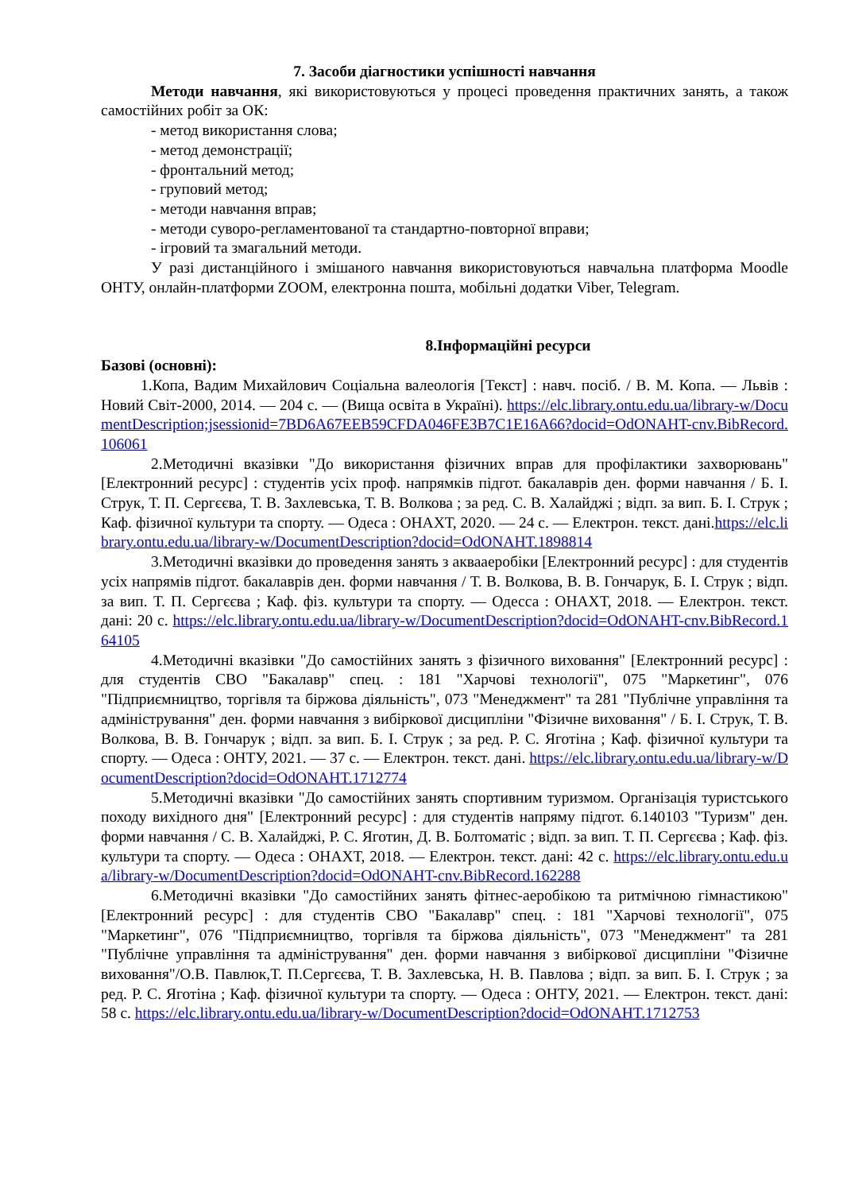7. Засоби діагностики успішності навчання
Методи навчання, які використовуються у процесі проведення практичних занять, а також самостійних робіт за ОК:
- метод використання слова;
- метод демонстрації;
- фронтальний метод;
- груповий метод;
- методи навчання вправ;
- методи суворо-регламентованої та стандартно-повторної вправи;
- ігровий та змагальний методи.
У разі дистанційного і змішаного навчання використовуються навчальна платформа Moodle ОНТУ, онлайн-платформи ZOOM, електронна пошта, мобільні додатки Viber, Telegram.
8.Інформаційні ресурси
Базові (основні):
1.Копа, Вадим Михайлович Соціальна валеологія [Текст] : навч. посіб. / В. М. Копа. — Львів : Новий Світ-2000, 2014. — 204 с. — (Вища освіта в Україні). https://elc.library.ontu.edu.ua/library-w/DocumentDescription;jsessionid=7BD6A67EEB59CFDA046FE3B7C1E16A66?docid=OdONAHT-cnv.BibRecord.106061
2.Методичні вказівки "До використання фізичних вправ для профілактики захворювань" [Електронний ресурс] : студентів усіх проф. напрямків підгот. бакалаврів ден. форми навчання / Б. І. Струк, Т. П. Сергєєва, Т. В. Захлевська, Т. В. Волкова ; за ред. С. В. Халайджі ; відп. за вип. Б. І. Струк ; Каф. фізичної культури та спорту. — Одеса : ОНАХТ, 2020. — 24 с. — Електрон. текст. дані.https://elc.library.ontu.edu.ua/library-w/DocumentDescription?docid=OdONAHT.1898814
3.Методичні вказівки до проведення занять з аквааеробіки [Електронний ресурс] : для студентів усіх напрямів підгот. бакалаврів ден. форми навчання / Т. В. Волкова, В. В. Гончарук, Б. І. Струк ; відп. за вип. Т. П. Сергєєва ; Каф. фіз. культури та спорту. — Одесса : ОНАХТ, 2018. — Електрон. текст. дані: 20 с. https://elc.library.ontu.edu.ua/library-w/DocumentDescription?docid=OdONAHT-cnv.BibRecord.164105
4.Методичні вказівки "До самостійних занять з фізичного виховання" [Електронний ресурс] : для студентів СВО "Бакалавр" спец. : 181 "Харчові технології", 075 "Маркетинг", 076 "Підприємництво, торгівля та біржова діяльність", 073 "Менеджмент" та 281 "Публічне управління та адміністрування" ден. форми навчання з вибіркової дисципліни "Фізичне виховання" / Б. І. Струк, Т. В. Волкова, В. В. Гончарук ; відп. за вип. Б. І. Струк ; за ред. Р. С. Яготіна ; Каф. фізичної культури та спорту. — Одеса : ОНТУ, 2021. — 37 с. — Електрон. текст. дані. https://elc.library.ontu.edu.ua/library-w/DocumentDescription?docid=OdONAHT.1712774
5.Методичні вказівки "До самостійних занять спортивним туризмом. Організація туристського походу вихідного дня" [Електронний ресурс] : для студентів напряму підгот. 6.140103 "Туризм" ден. форми навчання / С. В. Халайджі, Р. С. Яготин, Д. В. Болтоматіс ; відп. за вип. Т. П. Сергєєва ; Каф. фіз. культури та спорту. — Одеса : ОНАХТ, 2018. — Електрон. текст. дані: 42 с. https://elc.library.ontu.edu.ua/library-w/DocumentDescription?docid=OdONAHT-cnv.BibRecord.162288
6.Методичні вказівки "До самостійних занять фітнес-аеробікою та ритмічною гімнастикою" [Електронний ресурс] : для студентів СВО "Бакалавр" спец. : 181 "Харчові технології", 075 "Маркетинг", 076 "Підприємництво, торгівля та біржова діяльність", 073 "Менеджмент" та 281 "Публічне управління та адміністрування" ден. форми навчання з вибіркової дисципліни "Фізичне виховання"/О.В. Павлюк,Т. П.Сергєєва, Т. В. Захлевська, Н. В. Павлова ; відп. за вип. Б. І. Струк ; за ред. Р. С. Яготіна ; Каф. фізичної культури та спорту. — Одеса : ОНТУ, 2021. — Електрон. текст. дані: 58 с. https://elc.library.ontu.edu.ua/library-w/DocumentDescription?docid=OdONAHT.1712753